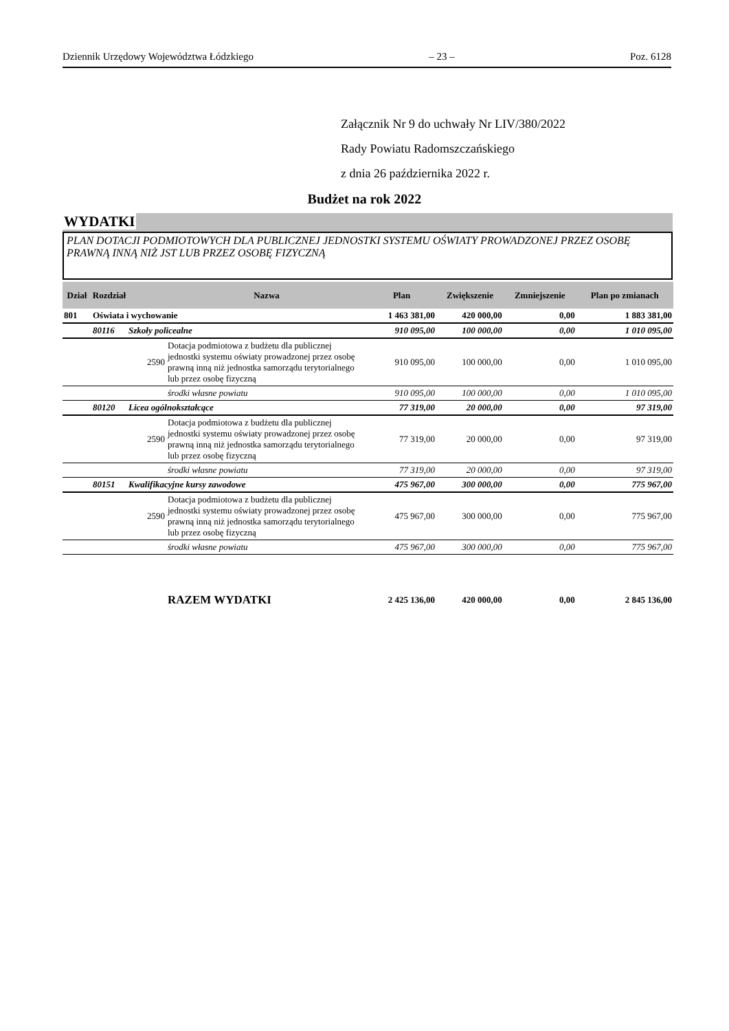Dziennik Urzędowy Województwa Łódzkiego – 23 – Poz. 6128
Załącznik Nr 9 do uchwały Nr LIV/380/2022
Rady Powiatu Radomszczańskiego
z dnia 26 października 2022 r.
Budżet na rok 2022
WYDATKI
PLAN DOTACJI PODMIOTOWYCH DLA PUBLICZNEJ JEDNOSTKI SYSTEMU OŚWIATY PROWADZONEJ PRZEZ OSOBĘ PRAWNĄ INNĄ NIŻ JST LUB PRZEZ OSOBĘ FIZYCZNĄ
| Dział | Rozdział | | Nazwa | Plan | Zwiększenie | Zmniejszenie | Plan po zmianach |
| --- | --- | --- | --- | --- | --- | --- | --- |
| 801 | Oświata i wychowanie | | | 1 463 381,00 | 420 000,00 | 0,00 | 1 883 381,00 |
| | 80116 | Szkoły policealne | | 910 095,00 | 100 000,00 | 0,00 | 1 010 095,00 |
| | | 2590 | Dotacja podmiotowa z budżetu dla publicznej jednostki systemu oświaty prowadzonej przez osobę prawną inną niż jednostka samorządu terytorialnego lub przez osobę fizyczną | 910 095,00 | 100 000,00 | 0,00 | 1 010 095,00 |
| | | | środki własne powiatu | 910 095,00 | 100 000,00 | 0,00 | 1 010 095,00 |
| | 80120 | Licea ogólnokształcące | | 77 319,00 | 20 000,00 | 0,00 | 97 319,00 |
| | | 2590 | Dotacja podmiotowa z budżetu dla publicznej jednostki systemu oświaty prowadzonej przez osobę prawną inną niż jednostka samorządu terytorialnego lub przez osobę fizyczną | 77 319,00 | 20 000,00 | 0,00 | 97 319,00 |
| | | | środki własne powiatu | 77 319,00 | 20 000,00 | 0,00 | 97 319,00 |
| | 80151 | Kwalifikacyjne kursy zawodowe | | 475 967,00 | 300 000,00 | 0,00 | 775 967,00 |
| | | 2590 | Dotacja podmiotowa z budżetu dla publicznej jednostki systemu oświaty prowadzonej przez osobę prawną inną niż jednostka samorządu terytorialnego lub przez osobę fizyczną | 475 967,00 | 300 000,00 | 0,00 | 775 967,00 |
| | | | środki własne powiatu | 475 967,00 | 300 000,00 | 0,00 | 775 967,00 |
| | | | RAZEM WYDATKI | 2 425 136,00 | 420 000,00 | 0,00 | 2 845 136,00 |